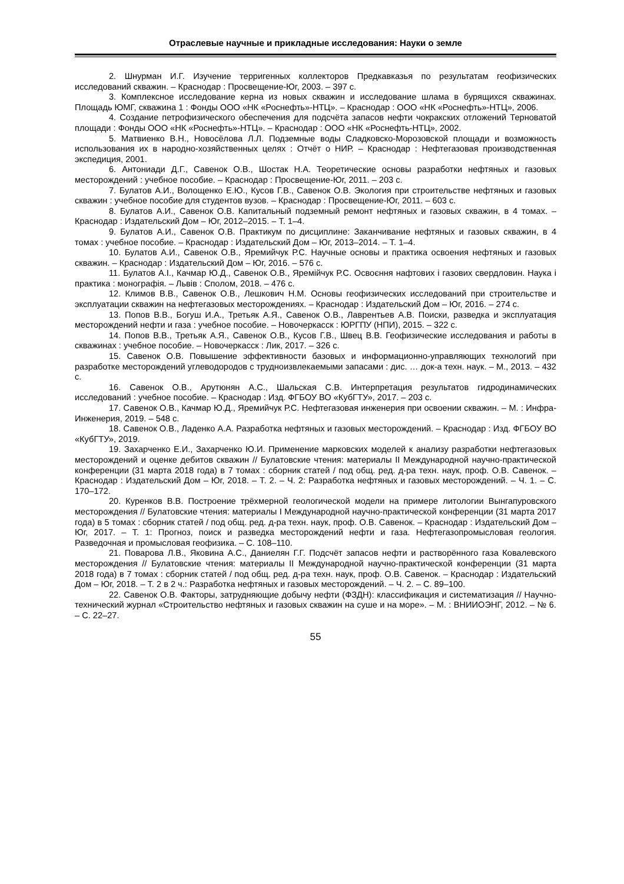Отраслевые научные и прикладные исследования: Науки о земле
2. Шнурман И.Г. Изучение терригенных коллекторов Предкавказья по результатам геофизических исследований скважин. – Краснодар : Просвещение-Юг, 2003. – 397 с.
3. Комплексное исследование керна из новых скважин и исследование шлама в бурящихся скважинах. Площадь ЮМГ, скважина 1 : Фонды ООО «НК «Роснефть»-НТЦ». – Краснодар : ООО «НК «Роснефть»-НТЦ», 2006.
4. Создание петрофизического обеспечения для подсчёта запасов нефти чокракских отложений Терноватой площади : Фонды ООО «НК «Роснефть»-НТЦ». – Краснодар : ООО «НК «Роснефть-НТЦ», 2002.
5. Матвиенко В.Н., Новосёлова Л.Л. Подземные воды Сладковско-Морозовской площади и возможность использования их в народно-хозяйственных целях : Отчёт о НИР. – Краснодар : Нефтегазовая производственная экспедиция, 2001.
6. Антониади Д.Г., Савенок О.В., Шостак Н.А. Теоретические основы разработки нефтяных и газовых месторождений : учебное пособие. – Краснодар : Просвещение-Юг, 2011. – 203 с.
7. Булатов А.И., Волощенко Е.Ю., Кусов Г.В., Савенок О.В. Экология при строительстве нефтяных и газовых скважин : учебное пособие для студентов вузов. – Краснодар : Просвещение-Юг, 2011. – 603 с.
8. Булатов А.И., Савенок О.В. Капитальный подземный ремонт нефтяных и газовых скважин, в 4 томах. – Краснодар : Издательский Дом – Юг, 2012–2015. – Т. 1–4.
9. Булатов А.И., Савенок О.В. Практикум по дисциплине: Заканчивание нефтяных и газовых скважин, в 4 томах : учебное пособие. – Краснодар : Издательский Дом – Юг, 2013–2014. – Т. 1–4.
10. Булатов А.И., Савенок О.В., Яремийчук Р.С. Научные основы и практика освоения нефтяных и газовых скважин. – Краснодар : Издательский Дом – Юг, 2016. – 576 с.
11. Булатов А.І., Качмар Ю.Д., Савенок О.В., Яремійчук Р.С. Освоєння нафтових і газових свердловин. Наука і практика : монографія. – Львів : Сполом, 2018. – 476 с.
12. Климов В.В., Савенок О.В., Лешкович Н.М. Основы геофизических исследований при строительстве и эксплуатации скважин на нефтегазовых месторождениях. – Краснодар : Издательский Дом – Юг, 2016. – 274 с.
13. Попов В.В., Богуш И.А., Третьяк А.Я., Савенок О.В., Лаврентьев А.В. Поиски, разведка и эксплуатация месторождений нефти и газа : учебное пособие. – Новочеркасск : ЮРГПУ (НПИ), 2015. – 322 с.
14. Попов В.В., Третьяк А.Я., Савенок О.В., Кусов Г.В., Швец В.В. Геофизические исследования и работы в скважинах : учебное пособие. – Новочеркасск : Лик, 2017. – 326 с.
15. Савенок О.В. Повышение эффективности базовых и информационно-управляющих технологий при разработке месторождений углеводородов с трудноизвлекаемыми запасами : дис. … док-а техн. наук. – М., 2013. – 432 с.
16. Савенок О.В., Арутюнян А.С., Шальская С.В. Интерпретация результатов гидродинамических исследований : учебное пособие. – Краснодар : Изд. ФГБОУ ВО «КубГТУ», 2017. – 203 с.
17. Савенок О.В., Качмар Ю.Д., Яремийчук Р.С. Нефтегазовая инженерия при освоении скважин. – М. : Инфра-Инженерия, 2019. – 548 с.
18. Савенок О.В., Ладенко А.А. Разработка нефтяных и газовых месторождений. – Краснодар : Изд. ФГБОУ ВО «КубГТУ», 2019.
19. Захарченко Е.И., Захарченко Ю.И. Применение марковских моделей к анализу разработки нефтегазовых месторождений и оценке дебитов скважин // Булатовские чтения: материалы II Международной научно-практической конференции (31 марта 2018 года) в 7 томах : сборник статей / под общ. ред. д-ра техн. наук, проф. О.В. Савенок. – Краснодар : Издательский Дом – Юг, 2018. – Т. 2. – Ч. 2: Разработка нефтяных и газовых месторождений. – Ч. 1. – С. 170–172.
20. Куренков В.В. Построение трёхмерной геологической модели на примере литологии Вынгапуровского месторождения // Булатовские чтения: материалы I Международной научно-практической конференции (31 марта 2017 года) в 5 томах : сборник статей / под общ. ред. д-ра техн. наук, проф. О.В. Савенок. – Краснодар : Издательский Дом – Юг, 2017. – Т. 1: Прогноз, поиск и разведка месторождений нефти и газа. Нефтегазопромысловая геология. Разведочная и промысловая геофизика. – С. 108–110.
21. Поварова Л.В., Яковина А.С., Даниелян Г.Г. Подсчёт запасов нефти и растворённого газа Ковалевского месторождения // Булатовские чтения: материалы II Международной научно-практической конференции (31 марта 2018 года) в 7 томах : сборник статей / под общ. ред. д-ра техн. наук, проф. О.В. Савенок. – Краснодар : Издательский Дом – Юг, 2018. – Т. 2 в 2 ч.: Разработка нефтяных и газовых месторождений. – Ч. 2. – С. 89–100.
22. Савенок О.В. Факторы, затрудняющие добычу нефти (ФЗДН): классификация и систематизация // Научно-технический журнал «Строительство нефтяных и газовых скважин на суше и на море». – М. : ВНИИОЭНГ, 2012. – № 6. – С. 22–27.
55